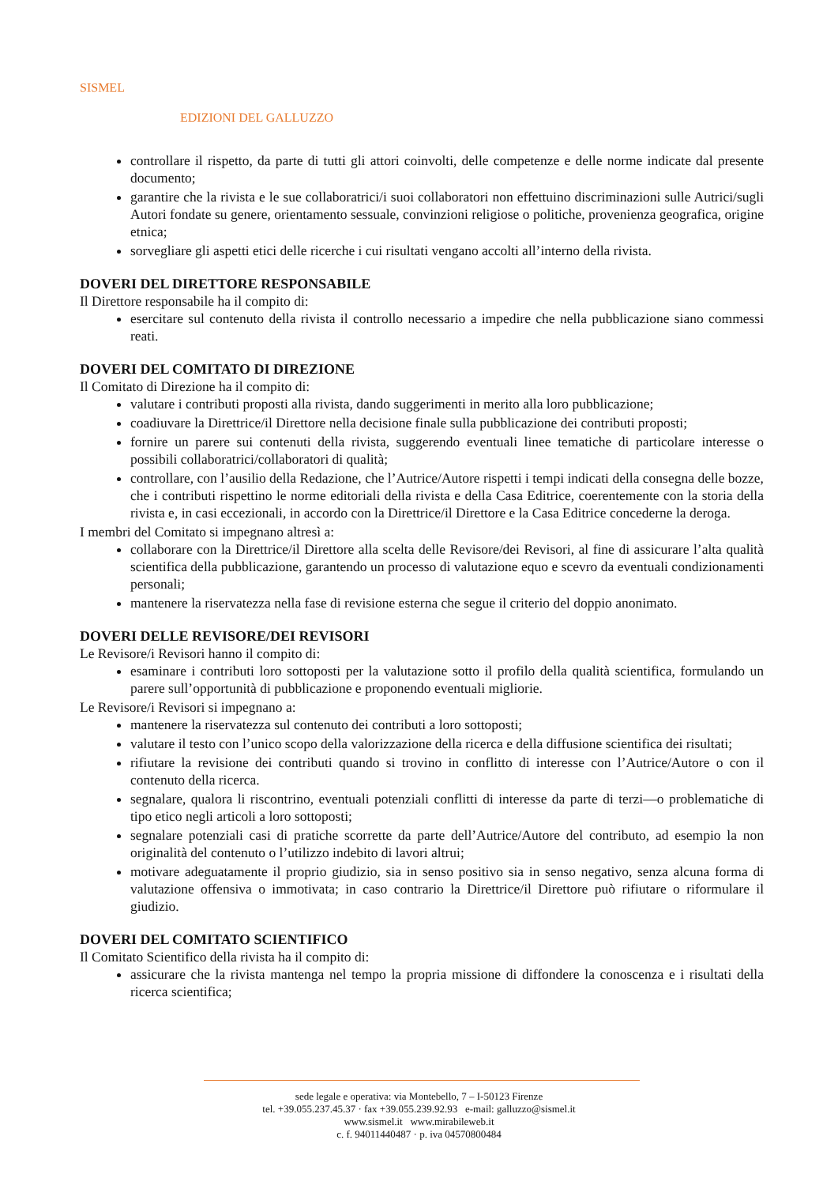SISMEL
EDIZIONI DEL GALLUZZO
controllare il rispetto, da parte di tutti gli attori coinvolti, delle competenze e delle norme indicate dal presente documento;
garantire che la rivista e le sue collaboratrici/i suoi collaboratori non effettuino discriminazioni sulle Autrici/sugli Autori fondate su genere, orientamento sessuale, convinzioni religiose o politiche, provenienza geografica, origine etnica;
sorvegliare gli aspetti etici delle ricerche i cui risultati vengano accolti all’interno della rivista.
DOVERI DEL DIRETTORE RESPONSABILE
Il Direttore responsabile ha il compito di:
esercitare sul contenuto della rivista il controllo necessario a impedire che nella pubblicazione siano commessi reati.
DOVERI DEL COMITATO DI DIREZIONE
Il Comitato di Direzione ha il compito di:
valutare i contributi proposti alla rivista, dando suggerimenti in merito alla loro pubblicazione;
coadiuvare la Direttrice/il Direttore nella decisione finale sulla pubblicazione dei contributi proposti;
fornire un parere sui contenuti della rivista, suggerendo eventuali linee tematiche di particolare interesse o possibili collaboratrici/collaboratori di qualità;
controllare, con l’ausilio della Redazione, che l’Autrice/Autore rispetti i tempi indicati della consegna delle bozze, che i contributi rispettino le norme editoriali della rivista e della Casa Editrice, coerentemente con la storia della rivista e, in casi eccezionali, in accordo con la Direttrice/il Direttore e la Casa Editrice concederne la deroga.
I membri del Comitato si impegnano altresì a:
collaborare con la Direttrice/il Direttore alla scelta delle Revisore/dei Revisori, al fine di assicurare l’alta qualità scientifica della pubblicazione, garantendo un processo di valutazione equo e scevro da eventuali condizionamenti personali;
mantenere la riservatezza nella fase di revisione esterna che segue il criterio del doppio anonimato.
DOVERI DELLE REVISORE/DEI REVISORI
Le Revisore/i Revisori hanno il compito di:
esaminare i contributi loro sottoposti per la valutazione sotto il profilo della qualità scientifica, formulando un parere sull’opportunità di pubblicazione e proponendo eventuali migliorie.
Le Revisore/i Revisori si impegnano a:
mantenere la riservatezza sul contenuto dei contributi a loro sottoposti;
valutare il testo con l’unico scopo della valorizzazione della ricerca e della diffusione scientifica dei risultati;
rifiutare la revisione dei contributi quando si trovino in conflitto di interesse con l’Autrice/Autore o con il contenuto della ricerca.
segnalare, qualora li riscontrino, eventuali potenziali conflitti di interesse da parte di terzi—o problematiche di tipo etico negli articoli a loro sottoposti;
segnalare potenziali casi di pratiche scorrette da parte dell’Autrice/Autore del contributo, ad esempio la non originalità del contenuto o l’utilizzo indebito di lavori altrui;
motivare adeguatamente il proprio giudizio, sia in senso positivo sia in senso negativo, senza alcuna forma di valutazione offensiva o immotivata; in caso contrario la Direttrice/il Direttore può rifiutare o riformulare il giudizio.
DOVERI DEL COMITATO SCIENTIFICO
Il Comitato Scientifico della rivista ha il compito di:
assicurare che la rivista mantenga nel tempo la propria missione di diffondere la conoscenza e i risultati della ricerca scientifica;
sede legale e operativa: via Montebello, 7 – I-50123 Firenze
tel. +39.055.237.45.37 · fax +39.055.239.92.93 e-mail: galluzzo@sismel.it
www.sismel.it www.mirabileweb.it
c. f. 94011440487 · p. iva 04570800484